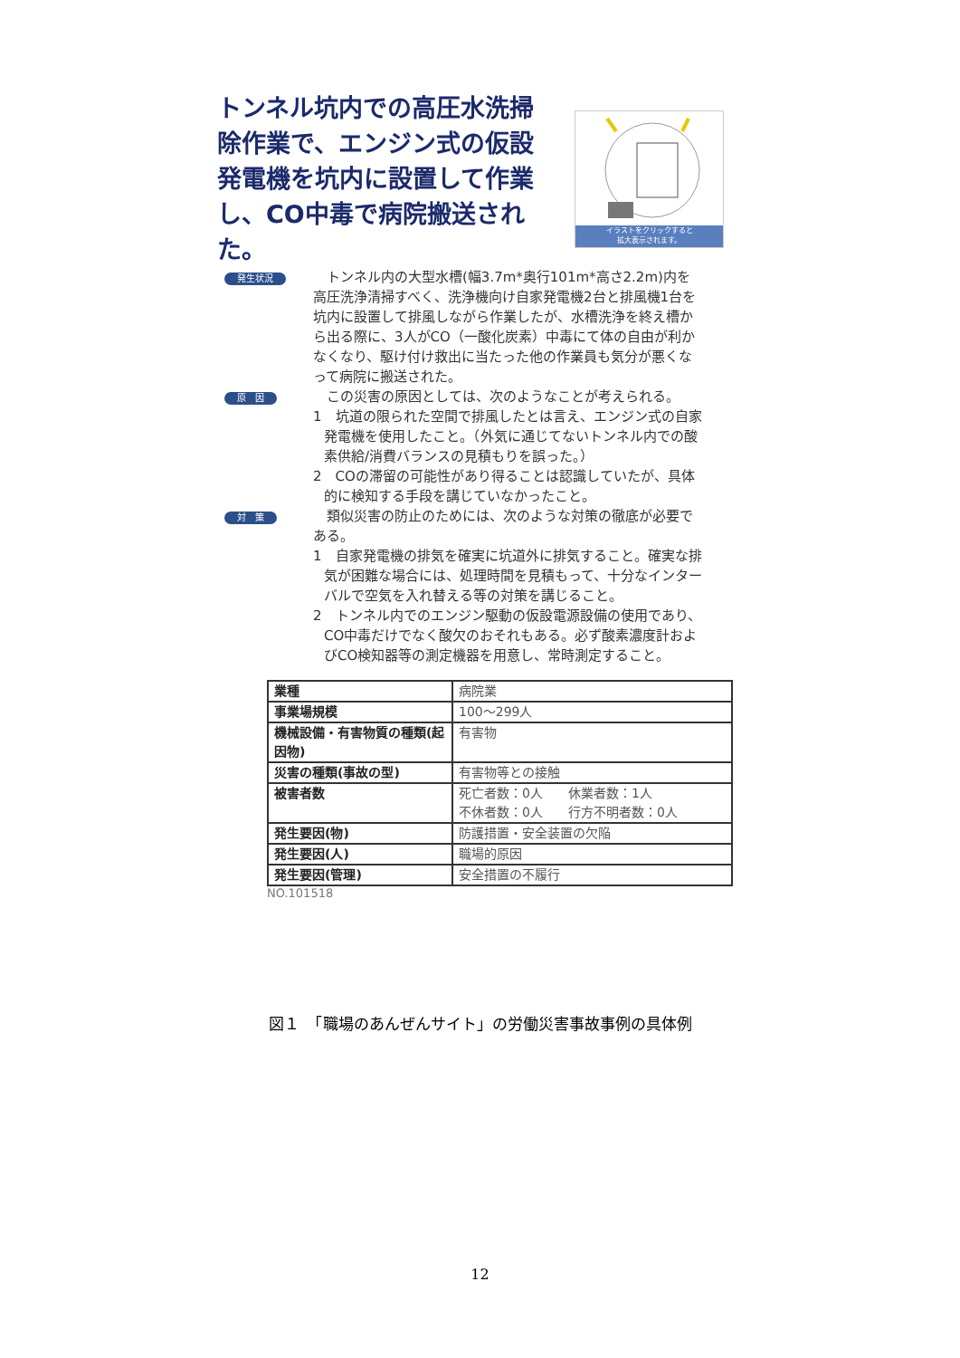トンネル坑内での高圧水洗掃除作業で、エンジン式の仮設発電機を坑内に設置して作業し、CO中毒で病院搬送された。
イラストをクリックすると
拡大表示されます。
発生状況
　トンネル内の大型水槽(幅3.7m*奥行101m*高さ2.2m)内を高圧洗浄清掃すべく、洗浄機向け自家発電機2台と排風機1台を坑内に設置して排風しながら作業したが、水槽洗浄を終え槽から出る際に、3人がCO（一酸化炭素）中毒にて体の自由が利かなくなり、駆け付け救出に当たった他の作業員も気分が悪くなって病院に搬送された。
原　因
　この災害の原因としては、次のようなことが考えられる。
1　坑道の限られた空間で排風したとは言え、エンジン式の自家発電機を使用したこと。（外気に通じてないトンネル内での酸素供給/消費バランスの見積もりを誤った。）
2　COの滞留の可能性があり得ることは認識していたが、具体的に検知する手段を講じていなかったこと。
対　策
　類似災害の防止のためには、次のような対策の徹底が必要である。
1　自家発電機の排気を確実に坑道外に排気すること。確実な排気が困難な場合には、処理時間を見積もって、十分なインターバルで空気を入れ替える等の対策を講じること。
2　トンネル内でのエンジン駆動の仮設電源設備の使用であり、CO中毒だけでなく酸欠のおそれもある。必ず酸素濃度計およびCO検知器等の測定機器を用意し、常時測定すること。
| 業種 | 病院業 |
| 事業場規模 | 100～299人 |
| 機械設備・有害物質の種類(起因物) | 有害物 |
| 災害の種類(事故の型) | 有害物等との接触 |
| 被害者数 | 死亡者数：0人 休業者数：1人 不休者数：0人 行方不明者数：0人 |
| 発生要因(物) | 防護措置・安全装置の欠陥 |
| 発生要因(人) | 職場的原因 |
| 発生要因(管理) | 安全措置の不履行 |
NO.101518
図１　「職場のあんぜんサイト」の労働災害事故事例の具体例
12